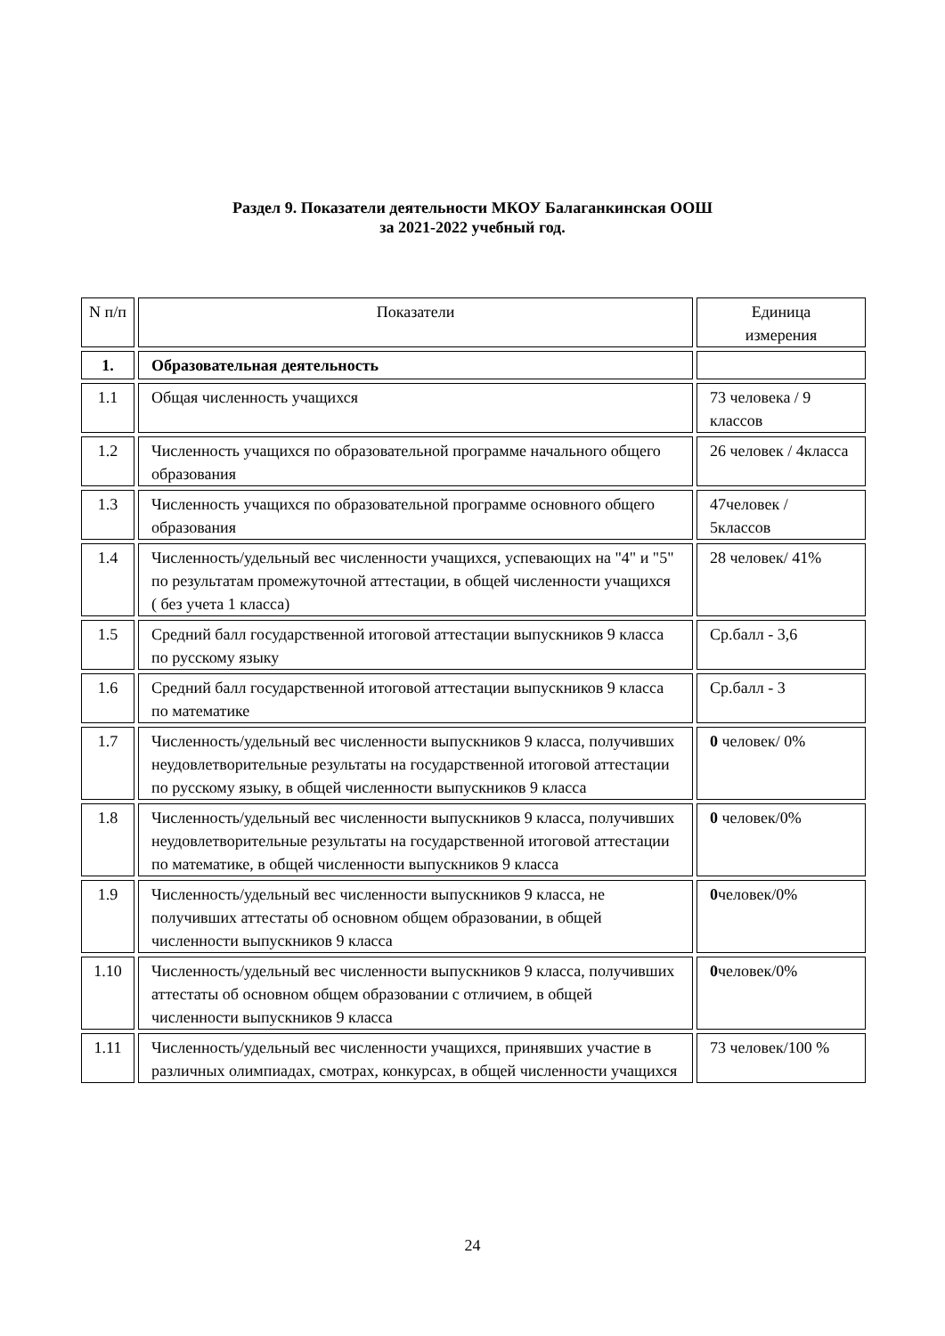Раздел 9. Показатели деятельности МКОУ Балаганкинская ООШ
за 2021-2022 учебный год.
| N п/п | Показатели | Единица измерения |
| --- | --- | --- |
| 1. | Образовательная деятельность | |
| 1.1 | Общая численность учащихся | 73 человека / 9 классов |
| 1.2 | Численность учащихся по образовательной программе начального общего образования | 26 человек / 4класса |
| 1.3 | Численность учащихся по образовательной программе основного общего образования | 47человек / 5классов |
| 1.4 | Численность/удельный вес численности учащихся, успевающих на "4" и "5" по результатам промежуточной аттестации, в общей численности учащихся ( без учета 1 класса) | 28 человек/ 41% |
| 1.5 | Средний балл государственной итоговой аттестации выпускников 9 класса по русскому языку | Ср.балл - 3,6 |
| 1.6 | Средний балл государственной итоговой аттестации выпускников 9 класса по математике | Ср.балл - 3 |
| 1.7 | Численность/удельный вес численности выпускников 9 класса, получивших неудовлетворительные результаты на государственной итоговой аттестации по русскому языку, в общей численности выпускников 9 класса | 0 человек/ 0% |
| 1.8 | Численность/удельный вес численности выпускников 9 класса, получивших неудовлетворительные результаты на государственной итоговой аттестации по математике, в общей численности выпускников 9 класса | 0 человек/0% |
| 1.9 | Численность/удельный вес численности выпускников 9 класса, не получивших аттестаты об основном общем образовании, в общей численности выпускников 9 класса | 0 человек/0% |
| 1.10 | Численность/удельный вес численности выпускников 9 класса, получивших аттестаты об основном общем образовании с отличием, в общей численности выпускников 9 класса | 0 человек/0% |
| 1.11 | Численность/удельный вес численности учащихся, принявших участие в различных олимпиадах, смотрах, конкурсах, в общей численности учащихся | 73 человек/100 % |
24